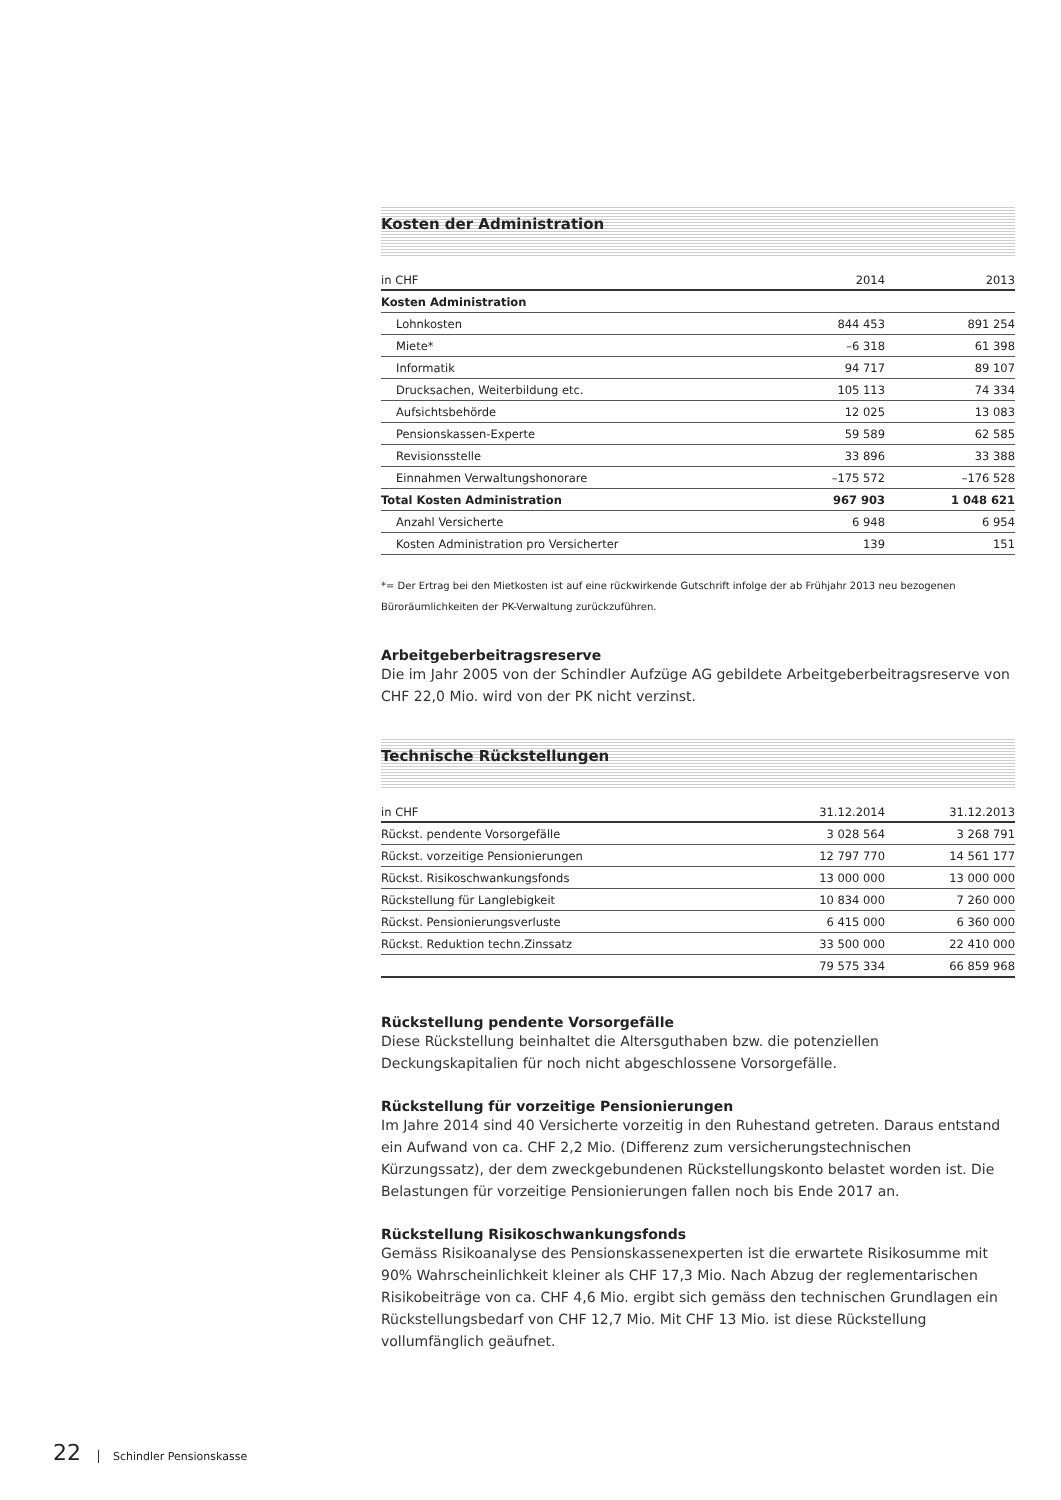Kosten der Administration
| in CHF | 2014 | 2013 |
| --- | --- | --- |
| Kosten Administration | | |
| Lohnkosten | 844 453 | 891 254 |
| Miete* | –6 318 | 61 398 |
| Informatik | 94 717 | 89 107 |
| Drucksachen, Weiterbildung etc. | 105 113 | 74 334 |
| Aufsichtsbehörde | 12 025 | 13 083 |
| Pensionskassen-Experte | 59 589 | 62 585 |
| Revisionsstelle | 33 896 | 33 388 |
| Einnahmen Verwaltungshonorare | –175 572 | –176 528 |
| Total Kosten Administration | 967 903 | 1 048 621 |
| Anzahl Versicherte | 6 948 | 6 954 |
| Kosten Administration pro Versicherter | 139 | 151 |
*= Der Ertrag bei den Mietkosten ist auf eine rückwirkende Gutschrift infolge der ab Frühjahr 2013 neu bezogenen Büroräumlichkeiten der PK-Verwaltung zurückzuführen.
Arbeitgeberbeitragsreserve
Die im Jahr 2005 von der Schindler Aufzüge AG gebildete Arbeitgeberbeitragsreserve von CHF 22,0 Mio. wird von der PK nicht verzinst.
Technische Rückstellungen
| in CHF | 31.12.2014 | 31.12.2013 |
| --- | --- | --- |
| Rückst. pendente Vorsorgefälle | 3 028 564 | 3 268 791 |
| Rückst. vorzeitige Pensionierungen | 12 797 770 | 14 561 177 |
| Rückst. Risikoschwankungsfonds | 13 000 000 | 13 000 000 |
| Rückstellung für Langlebigkeit | 10 834 000 | 7 260 000 |
| Rückst. Pensionierungsverluste | 6 415 000 | 6 360 000 |
| Rückst. Reduktion techn.Zinssatz | 33 500 000 | 22 410 000 |
| | 79 575 334 | 66 859 968 |
Rückstellung pendente Vorsorgefälle
Diese Rückstellung beinhaltet die Altersguthaben bzw. die potenziellen Deckungskapitalien für noch nicht abgeschlossene Vorsorgefälle.
Rückstellung für vorzeitige Pensionierungen
Im Jahre 2014 sind 40 Versicherte vorzeitig in den Ruhestand getreten. Daraus entstand ein Aufwand von ca. CHF 2,2 Mio. (Differenz zum versicherungstechnischen Kürzungssatz), der dem zweckgebundenen Rückstellungskonto belastet worden ist. Die Belastungen für vorzeitige Pensionierungen fallen noch bis Ende 2017 an.
Rückstellung Risikoschwankungsfonds
Gemäss Risikoanalyse des Pensionskassenexperten ist die erwartete Risikosumme mit 90% Wahrscheinlichkeit kleiner als CHF 17,3 Mio. Nach Abzug der reglementarischen Risikobeiträge von ca. CHF 4,6 Mio. ergibt sich gemäss den technischen Grundlagen ein Rückstellungsbedarf von CHF 12,7 Mio. Mit CHF 13 Mio. ist diese Rückstellung vollumfänglich geäufnet.
22 Schindler Pensionskasse